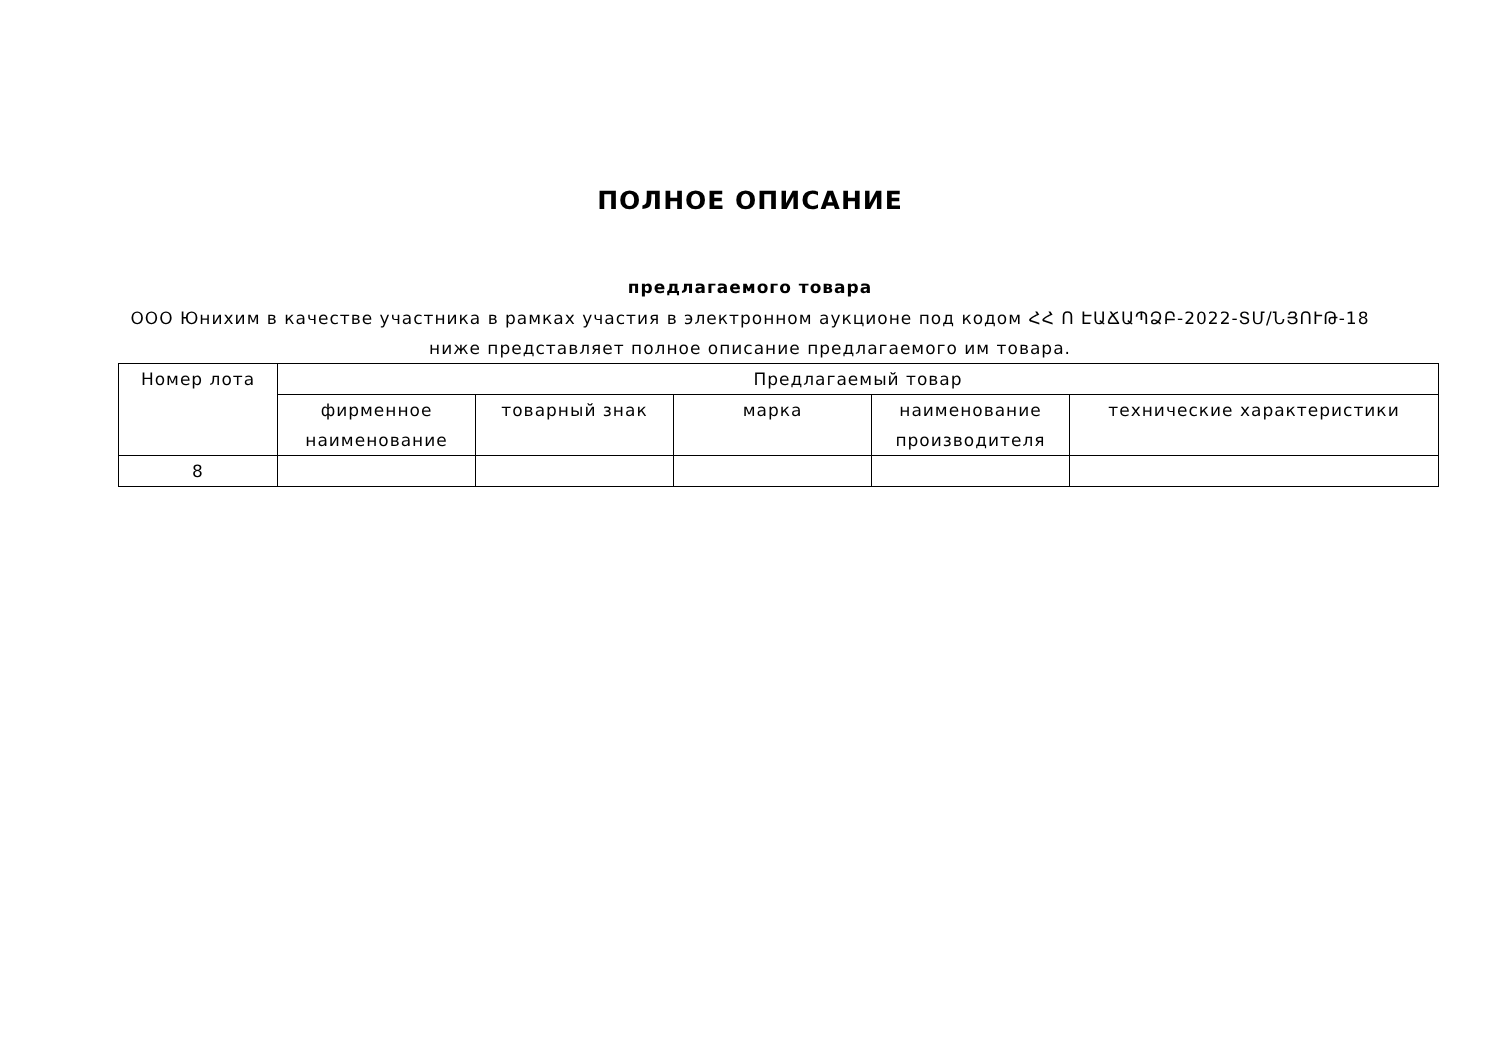ПОЛНОЕ ОПИСАНИЕ
предлагаемого товара
ООО Юнихим в качестве участника в рамках участия в электронном аукционе под кодом ՀՀ Ո ԷԱՃԱՊՁԲ-2022-ՏՄ/ՆՅՈՒԹ-18
ниже представляет полное описание предлагаемого им товара.
| Номер лота | Предлагаемый товар | | | | |
| --- | --- | --- | --- | --- | --- |
| | фирменное наименование | товарный знак | марка | наименование производителя | технические характеристики |
| 8 | | | | | |